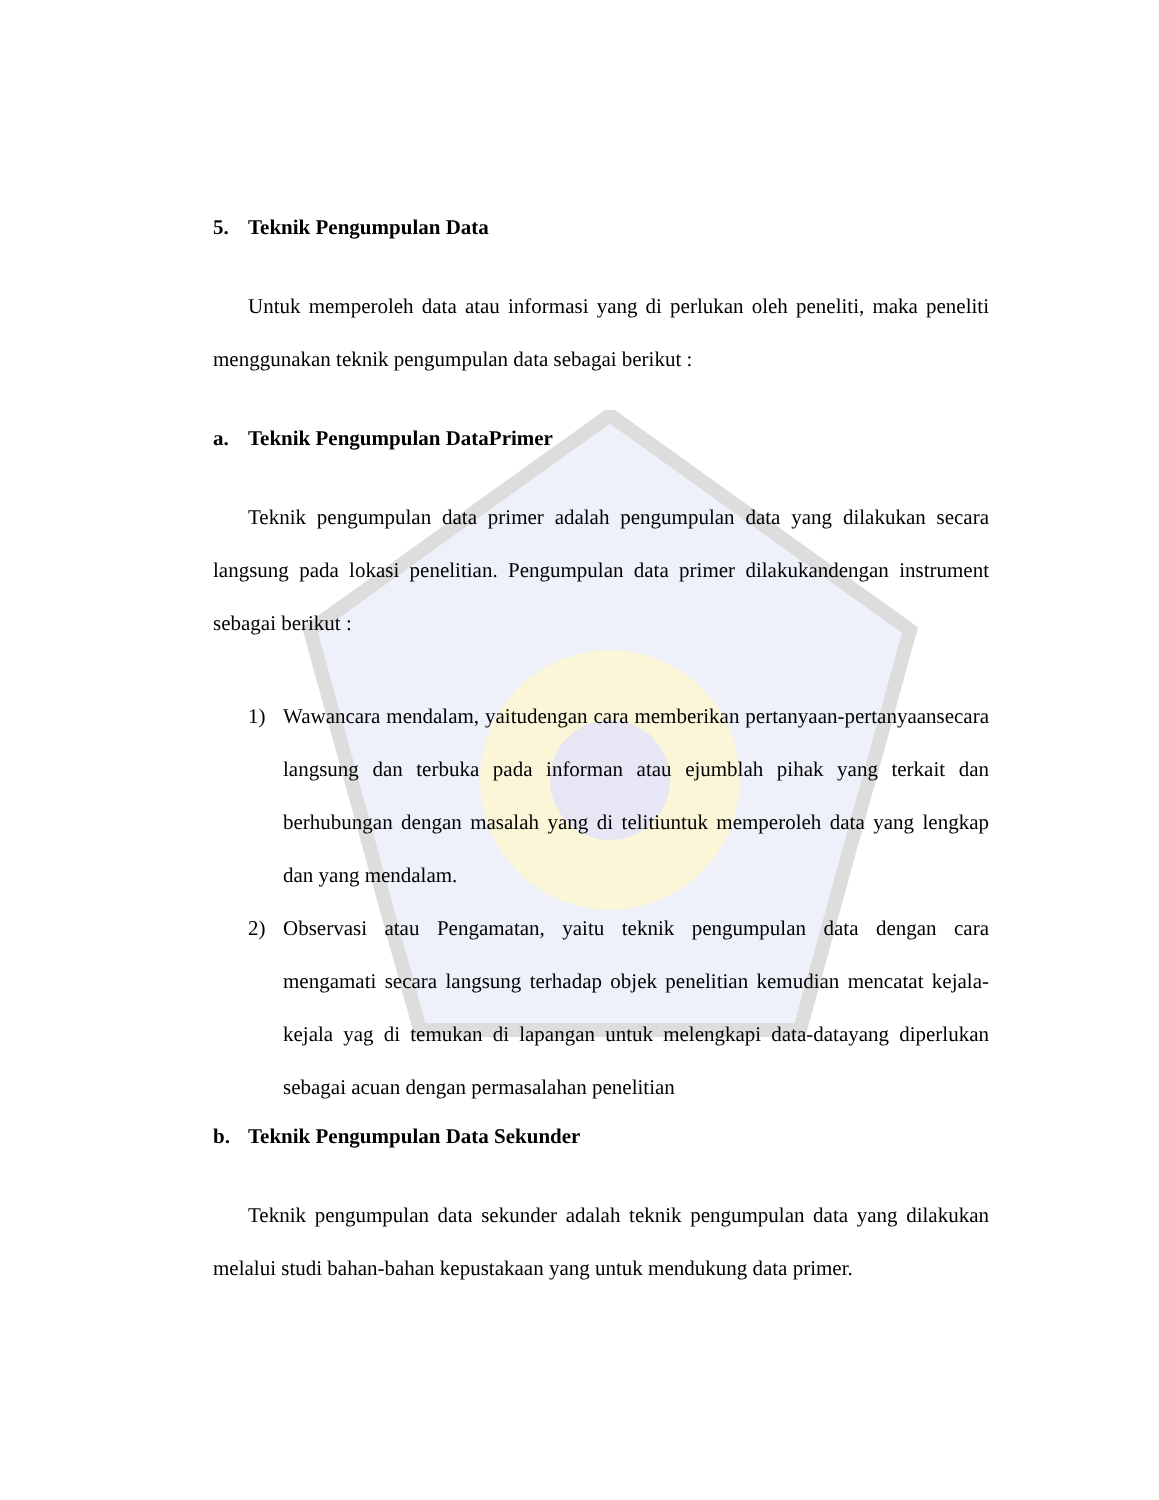5. Teknik Pengumpulan Data
Untuk memperoleh data atau informasi yang di perlukan oleh peneliti, maka peneliti menggunakan teknik pengumpulan data sebagai berikut :
a. Teknik Pengumpulan DataPrimer
Teknik pengumpulan data primer adalah pengumpulan data yang dilakukan secara langsung pada lokasi penelitian. Pengumpulan data primer dilakukandengan instrument sebagai berikut :
1) Wawancara mendalam, yaitudengan cara memberikan pertanyaan-pertanyaansecara langsung dan terbuka pada informan atau ejumblah pihak yang terkait dan berhubungan dengan masalah yang di telitiuntuk memperoleh data yang lengkap dan yang mendalam.
2) Observasi atau Pengamatan, yaitu teknik pengumpulan data dengan cara mengamati secara langsung terhadap objek penelitian kemudian mencatat kejala-kejala yag di temukan di lapangan untuk melengkapi data-datayang diperlukan sebagai acuan dengan permasalahan penelitian
b. Teknik Pengumpulan Data Sekunder
Teknik pengumpulan data sekunder adalah teknik pengumpulan data yang dilakukan melalui studi bahan-bahan kepustakaan yang untuk mendukung data primer.